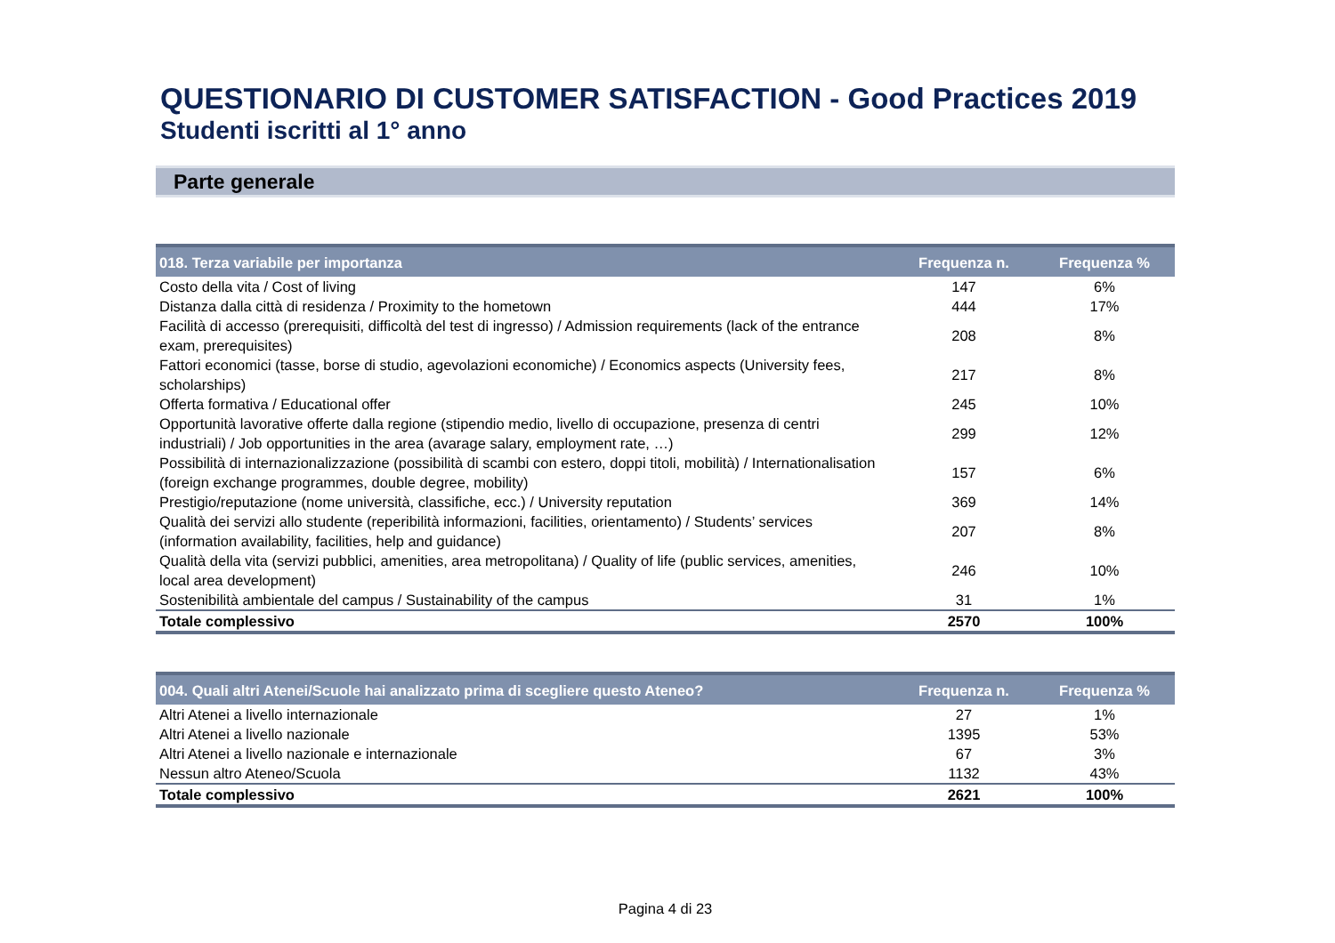QUESTIONARIO DI CUSTOMER SATISFACTION - Good Practices 2019
Studenti iscritti al 1° anno
Parte generale
| 018. Terza variabile per importanza | Frequenza n. | Frequenza % |
| --- | --- | --- |
| Costo della vita / Cost of living | 147 | 6% |
| Distanza dalla città di residenza / Proximity to the hometown | 444 | 17% |
| Facilità di accesso (prerequisiti, difficoltà del test di ingresso) / Admission requirements (lack of the entrance exam, prerequisites) | 208 | 8% |
| Fattori economici (tasse, borse di studio, agevolazioni economiche) / Economics aspects (University fees, scholarships) | 217 | 8% |
| Offerta formativa / Educational offer | 245 | 10% |
| Opportunità lavorative offerte dalla regione (stipendio medio, livello di occupazione, presenza di centri industriali) / Job opportunities in the area (avarage salary, employment rate, …) | 299 | 12% |
| Possibilità di internazionalizzazione (possibilità di scambi con estero, doppi titoli, mobilità) / Internationalisation (foreign exchange programmes, double degree, mobility) | 157 | 6% |
| Prestigio/reputazione (nome università, classifiche, ecc.) / University reputation | 369 | 14% |
| Qualità dei servizi allo studente (reperibilità informazioni, facilities, orientamento) / Students’ services (information availability, facilities, help and guidance) | 207 | 8% |
| Qualità della vita (servizi pubblici, amenities, area metropolitana) / Quality of life (public services, amenities, local area development) | 246 | 10% |
| Sostenibilità ambientale del campus / Sustainability of the campus | 31 | 1% |
| Totale complessivo | 2570 | 100% |
| 004. Quali altri Atenei/Scuole hai analizzato prima di scegliere questo Ateneo? | Frequenza n. | Frequenza % |
| --- | --- | --- |
| Altri Atenei a livello internazionale | 27 | 1% |
| Altri Atenei a livello nazionale | 1395 | 53% |
| Altri Atenei a livello nazionale e internazionale | 67 | 3% |
| Nessun altro Ateneo/Scuola | 1132 | 43% |
| Totale complessivo | 2621 | 100% |
Pagina 4 di 23